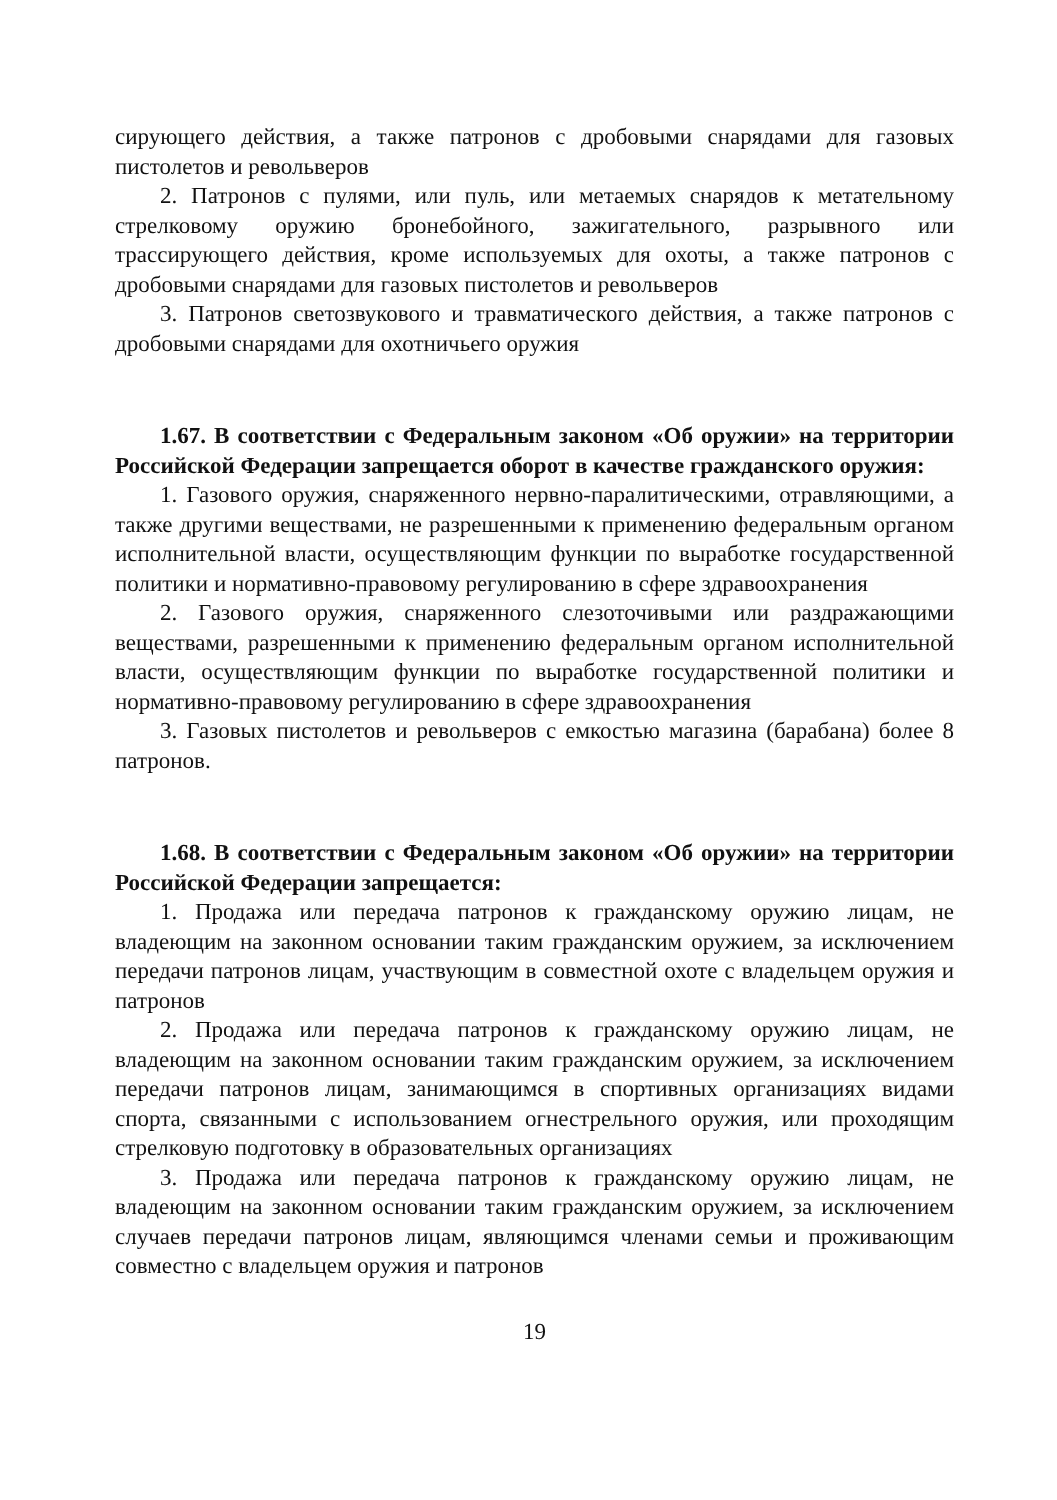сирующего действия, а также патронов с дробовыми снарядами для газовых пистолетов и револьверов
2. Патронов с пулями, или пуль, или метаемых снарядов к метательному стрелковому оружию бронебойного, зажигательного, разрывного или трассирующего действия, кроме используемых для охоты, а также патронов с дробовыми снарядами для газовых пистолетов и револьверов
3. Патронов светозвукового и травматического действия, а также патронов с дробовыми снарядами для охотничьего оружия
1.67. В соответствии с Федеральным законом «Об оружии» на территории Российской Федерации запрещается оборот в качестве гражданского оружия:
1. Газового оружия, снаряженного нервно-паралитическими, отравляющими, а также другими веществами, не разрешенными к применению федеральным органом исполнительной власти, осуществляющим функции по выработке государственной политики и нормативно-правовому регулированию в сфере здравоохранения
2. Газового оружия, снаряженного слезоточивыми или раздражающими веществами, разрешенными к применению федеральным органом исполнительной власти, осуществляющим функции по выработке государственной политики и нормативно-правовому регулированию в сфере здравоохранения
3. Газовых пистолетов и револьверов с емкостью магазина (барабана) более 8 патронов.
1.68. В соответствии с Федеральным законом «Об оружии» на территории Российской Федерации запрещается:
1. Продажа или передача патронов к гражданскому оружию лицам, не владеющим на законном основании таким гражданским оружием, за исключением передачи патронов лицам, участвующим в совместной охоте с владельцем оружия и патронов
2. Продажа или передача патронов к гражданскому оружию лицам, не владеющим на законном основании таким гражданским оружием, за исключением передачи патронов лицам, занимающимся в спортивных организациях видами спорта, связанными с использованием огнестрельного оружия, или проходящим стрелковую подготовку в образовательных организациях
3. Продажа или передача патронов к гражданскому оружию лицам, не владеющим на законном основании таким гражданским оружием, за исключением случаев передачи патронов лицам, являющимся членами семьи и проживающим совместно с владельцем оружия и патронов
19